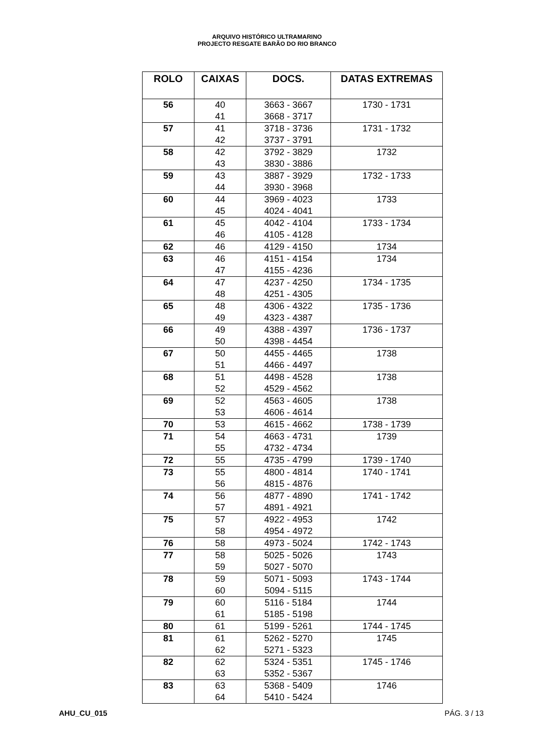ARQUIVO HISTÓRICO ULTRAMARINO
PROJECTO RESGATE BARÃO DO RIO BRANCO
| ROLO | CAIXAS | DOCS. | DATAS EXTREMAS |
| --- | --- | --- | --- |
| 56 | 40 41 | 3663 - 3667 3668 - 3717 | 1730 - 1731 |
| 57 | 41 42 | 3718 - 3736 3737 - 3791 | 1731 - 1732 |
| 58 | 42 43 | 3792 - 3829 3830 - 3886 | 1732 |
| 59 | 43 44 | 3887 - 3929 3930 - 3968 | 1732 - 1733 |
| 60 | 44 45 | 3969 - 4023 4024 - 4041 | 1733 |
| 61 | 45 46 | 4042 - 4104 4105 - 4128 | 1733 - 1734 |
| 62 | 46 | 4129 - 4150 | 1734 |
| 63 | 46 47 | 4151 - 4154 4155 - 4236 | 1734 |
| 64 | 47 48 | 4237 - 4250 4251 - 4305 | 1734 - 1735 |
| 65 | 48 49 | 4306 - 4322 4323 - 4387 | 1735 - 1736 |
| 66 | 49 50 | 4388 - 4397 4398 - 4454 | 1736 - 1737 |
| 67 | 50 51 | 4455 - 4465 4466 - 4497 | 1738 |
| 68 | 51 52 | 4498 - 4528 4529 - 4562 | 1738 |
| 69 | 52 53 | 4563 - 4605 4606 - 4614 | 1738 |
| 70 | 53 | 4615 - 4662 | 1738 - 1739 |
| 71 | 54 55 | 4663 - 4731 4732 - 4734 | 1739 |
| 72 | 55 | 4735 - 4799 | 1739 - 1740 |
| 73 | 55 56 | 4800 - 4814 4815 - 4876 | 1740 - 1741 |
| 74 | 56 57 | 4877 - 4890 4891 - 4921 | 1741 - 1742 |
| 75 | 57 58 | 4922 - 4953 4954 - 4972 | 1742 |
| 76 | 58 | 4973 - 5024 | 1742 - 1743 |
| 77 | 58 59 | 5025 - 5026 5027 - 5070 | 1743 |
| 78 | 59 60 | 5071 - 5093 5094 - 5115 | 1743 - 1744 |
| 79 | 60 61 | 5116 - 5184 5185 - 5198 | 1744 |
| 80 | 61 | 5199 - 5261 | 1744 - 1745 |
| 81 | 61 62 | 5262 - 5270 5271 - 5323 | 1745 |
| 82 | 62 63 | 5324 - 5351 5352 - 5367 | 1745 - 1746 |
| 83 | 63 64 | 5368 - 5409 5410 - 5424 | 1746 |
AHU_CU_015 PÁG. 3 / 13